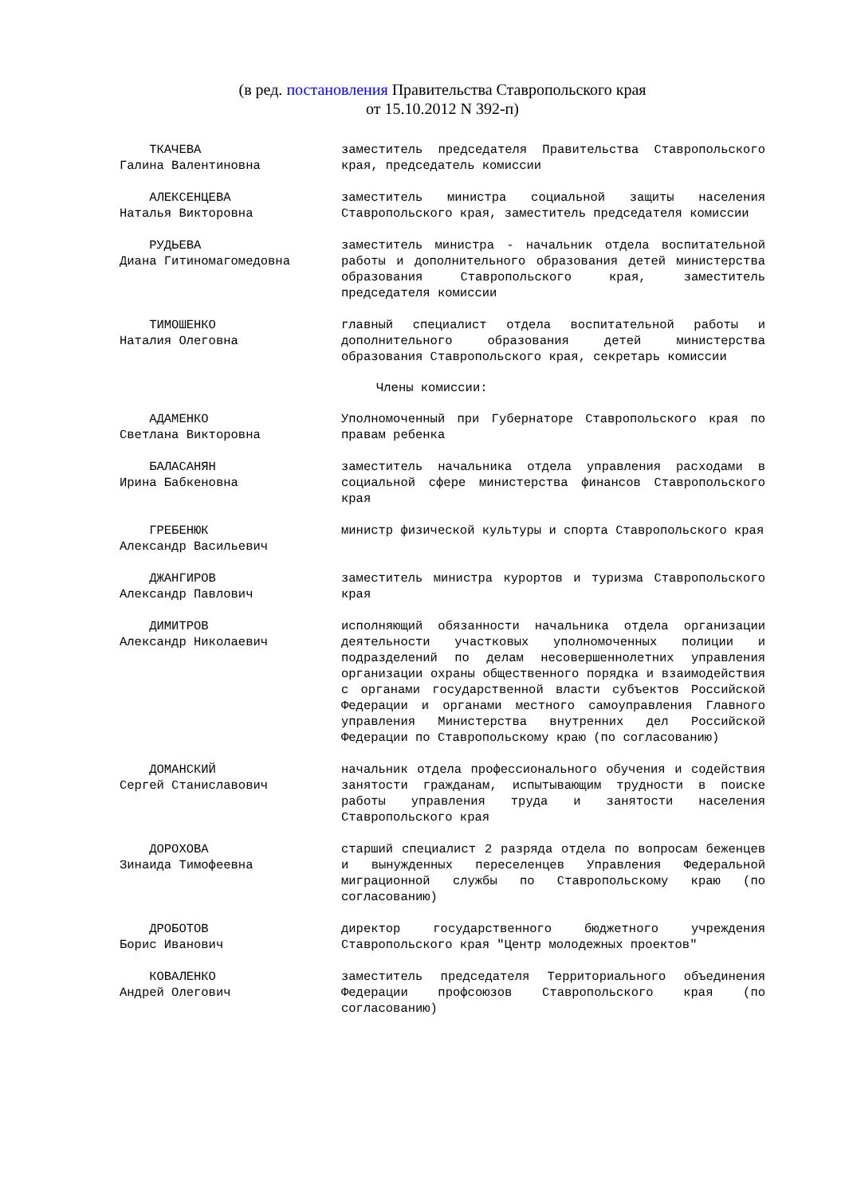(в ред. постановления Правительства Ставропольского края
от 15.10.2012 N 392-п)
ТКАЧЕВА
Галина Валентиновна
заместитель председателя Правительства Ставропольского края, председатель комиссии
АЛЕКСЕНЦЕВА
Наталья Викторовна
заместитель министра социальной защиты населения Ставропольского края, заместитель председателя комиссии
РУДЬЕВА
Диана Гитиномагомедовна
заместитель министра - начальник отдела воспитательной работы и дополнительного образования детей министерства образования Ставропольского края, заместитель председателя комиссии
ТИМОШЕНКО
Наталия Олеговна
главный специалист отдела воспитательной работы и дополнительного образования детей министерства образования Ставропольского края, секретарь комиссии
Члены комиссии:
АДАМЕНКО
Светлана Викторовна
Уполномоченный при Губернаторе Ставропольского края по правам ребенка
БАЛАСАНЯН
Ирина Бабкеновна
заместитель начальника отдела управления расходами в социальной сфере министерства финансов Ставропольского края
ГРЕБЕНЮК
Александр Васильевич
министр физической культуры и спорта Ставропольского края
ДЖАНГИРОВ
Александр Павлович
заместитель министра курортов и туризма Ставропольского края
ДИМИТРОВ
Александр Николаевич
исполняющий обязанности начальника отдела организации деятельности участковых уполномоченных полиции и подразделений по делам несовершеннолетних управления организации охраны общественного порядка и взаимодействия с органами государственной власти субъектов Российской Федерации и органами местного самоуправления Главного управления Министерства внутренних дел Российской Федерации по Ставропольскому краю (по согласованию)
ДОМАНСКИЙ
Сергей Станиславович
начальник отдела профессионального обучения и содействия занятости гражданам, испытывающим трудности в поиске работы управления труда и занятости населения Ставропольского края
ДОРОХОВА
Зинаида Тимофеевна
старший специалист 2 разряда отдела по вопросам беженцев и вынужденных переселенцев Управления Федеральной миграционной службы по Ставропольскому краю (по согласованию)
ДРОБОТОВ
Борис Иванович
директор государственного бюджетного учреждения Ставропольского края "Центр молодежных проектов"
КОВАЛЕНКО
Андрей Олегович
заместитель председателя Территориального объединения Федерации профсоюзов Ставропольского края (по согласованию)